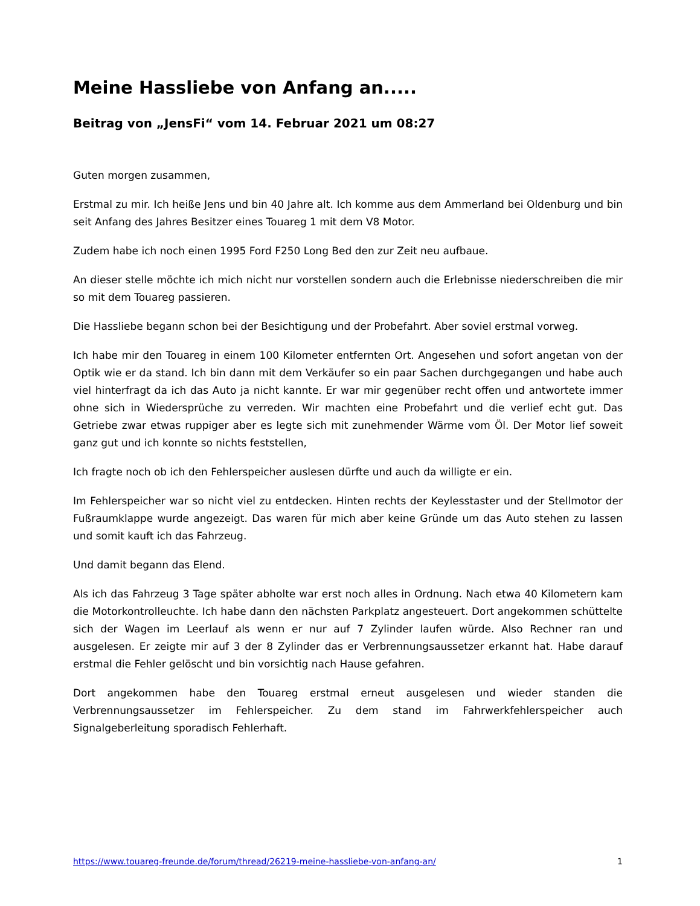Meine Hassliebe von Anfang an.....
Beitrag von „JensFi“ vom 14. Februar 2021 um 08:27
Guten morgen zusammen,
Erstmal zu mir. Ich heiße Jens und bin 40 Jahre alt. Ich komme aus dem Ammerland bei Oldenburg und bin seit Anfang des Jahres Besitzer eines Touareg 1 mit dem V8 Motor.
Zudem habe ich noch einen 1995 Ford F250 Long Bed den zur Zeit neu aufbaue.
An dieser stelle möchte ich mich nicht nur vorstellen sondern auch die Erlebnisse niederschreiben die mir so mit dem Touareg passieren.
Die Hassliebe begann schon bei der Besichtigung und der Probefahrt. Aber soviel erstmal vorweg.
Ich habe mir den Touareg in einem 100 Kilometer entfernten Ort. Angesehen und sofort angetan von der Optik wie er da stand. Ich bin dann mit dem Verkäufer so ein paar Sachen durchgegangen und habe auch viel hinterfragt da ich das Auto ja nicht kannte. Er war mir gegenüber recht offen und antwortete immer ohne sich in Wiedersprüche zu verreden. Wir machten eine Probefahrt und die verlief echt gut. Das Getriebe zwar etwas ruppiger aber es legte sich mit zunehmender Wärme vom Öl. Der Motor lief soweit ganz gut und ich konnte so nichts feststellen,
Ich fragte noch ob ich den Fehlerspeicher auslesen dürfte und auch da willigte er ein.
Im Fehlerspeicher war so nicht viel zu entdecken. Hinten rechts der Keylesstaster und der Stellmotor der Fußraumklappe wurde angezeigt. Das waren für mich aber keine Gründe um das Auto stehen zu lassen und somit kauft ich das Fahrzeug.
Und damit begann das Elend.
Als ich das Fahrzeug 3 Tage später abholte war erst noch alles in Ordnung. Nach etwa 40 Kilometern kam die Motorkontrolleuchte. Ich habe dann den nächsten Parkplatz angesteuert. Dort angekommen schüttelte sich der Wagen im Leerlauf als wenn er nur auf 7 Zylinder laufen würde. Also Rechner ran und ausgelesen. Er zeigte mir auf 3 der 8 Zylinder das er Verbrennungsaussetzer erkannt hat. Habe darauf erstmal die Fehler gelöscht und bin vorsichtig nach Hause gefahren.
Dort angekommen habe den Touareg erstmal erneut ausgelesen und wieder standen die Verbrennungsaussetzer im Fehlerspeicher. Zu dem stand im Fahrwerkfehlerspeicher auch Signalgeberleitung sporadisch Fehlerhaft.
https://www.touareg-freunde.de/forum/thread/26219-meine-hassliebe-von-anfang-an/ 1